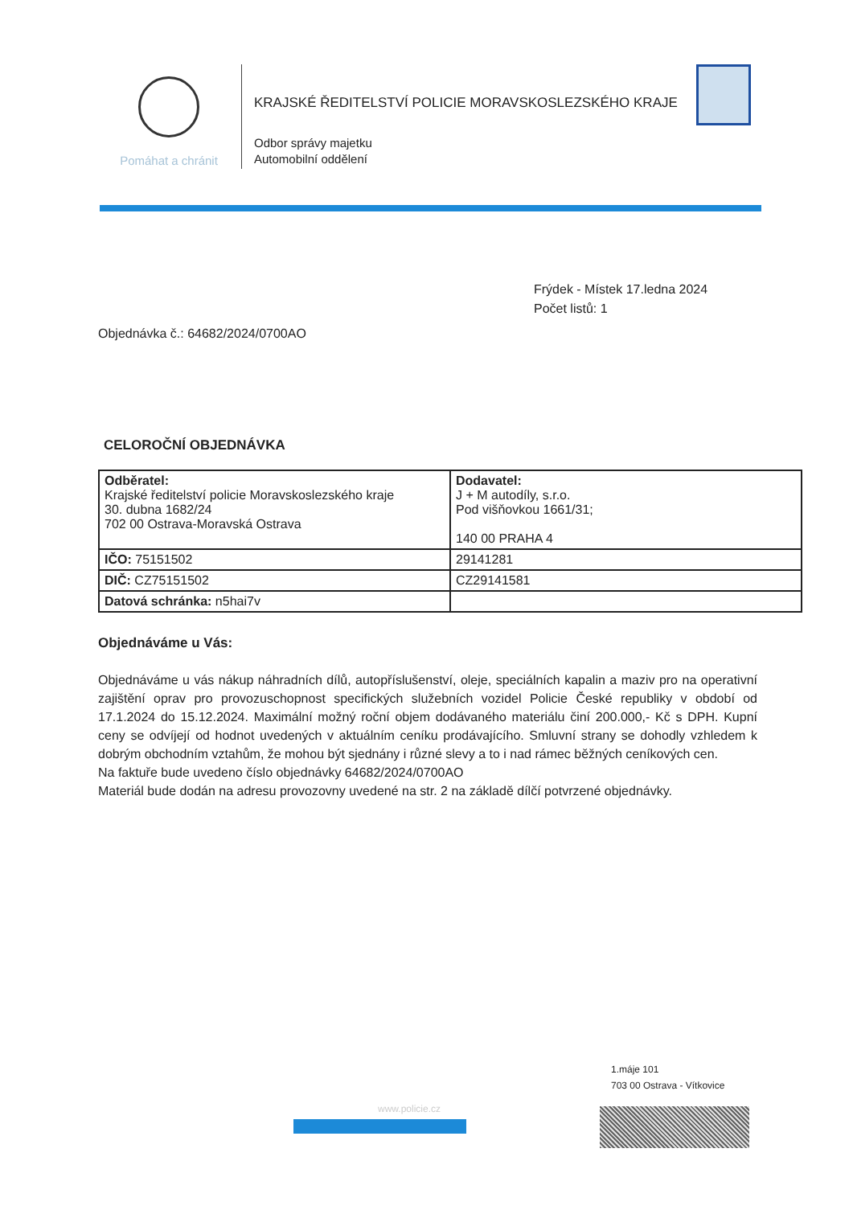Pomáhat a chránit
KRAJSKÉ ŘEDITELSTVÍ POLICIE MORAVSKOSLEZSKÉHO KRAJE
Odbor správy majetku
Automobilní oddělení
Frýdek - Místek 17.ledna 2024
Počet listů: 1
Objednávka č.: 64682/2024/0700AO
CELOROČNÍ OBJEDNÁVKA
| Odběratel: Krajské ředitelství policie Moravskoslezského kraje 30. dubna 1682/24 702 00 Ostrava-Moravská Ostrava | Dodavatel: J + M autodíly, s.r.o. Pod višňovkou 1661/31; 140 00 PRAHA 4 |
| IČO: 75151502 | 29141281 |
| DIČ: CZ75151502 | CZ29141581 |
| Datová schránka: n5hai7v | |
Objednáváme u Vás:
Objednáváme u vás nákup náhradních dílů, autopříslušenství, oleje, speciálních kapalin a maziv pro na operativní zajištění oprav pro provozuschopnost specifických služebních vozidel Policie České republiky v období od 17.1.2024 do 15.12.2024. Maximální možný roční objem dodávaného materiálu činí 200.000,- Kč s DPH. Kupní ceny se odvíjejí od hodnot uvedených v aktuálním ceníku prodávajícího. Smluvní strany se dohodly vzhledem k dobrým obchodním vztahům, že mohou být sjednány i různé slevy a to i nad rámec běžných ceníkových cen.
Na faktuře bude uvedeno číslo objednávky 64682/2024/0700AO
Materiál bude dodán na adresu provozovny uvedené na str. 2 na základě dílčí potvrzené objednávky.
1.máje 101
703 00 Ostrava - Vítkovice
www.policie.cz